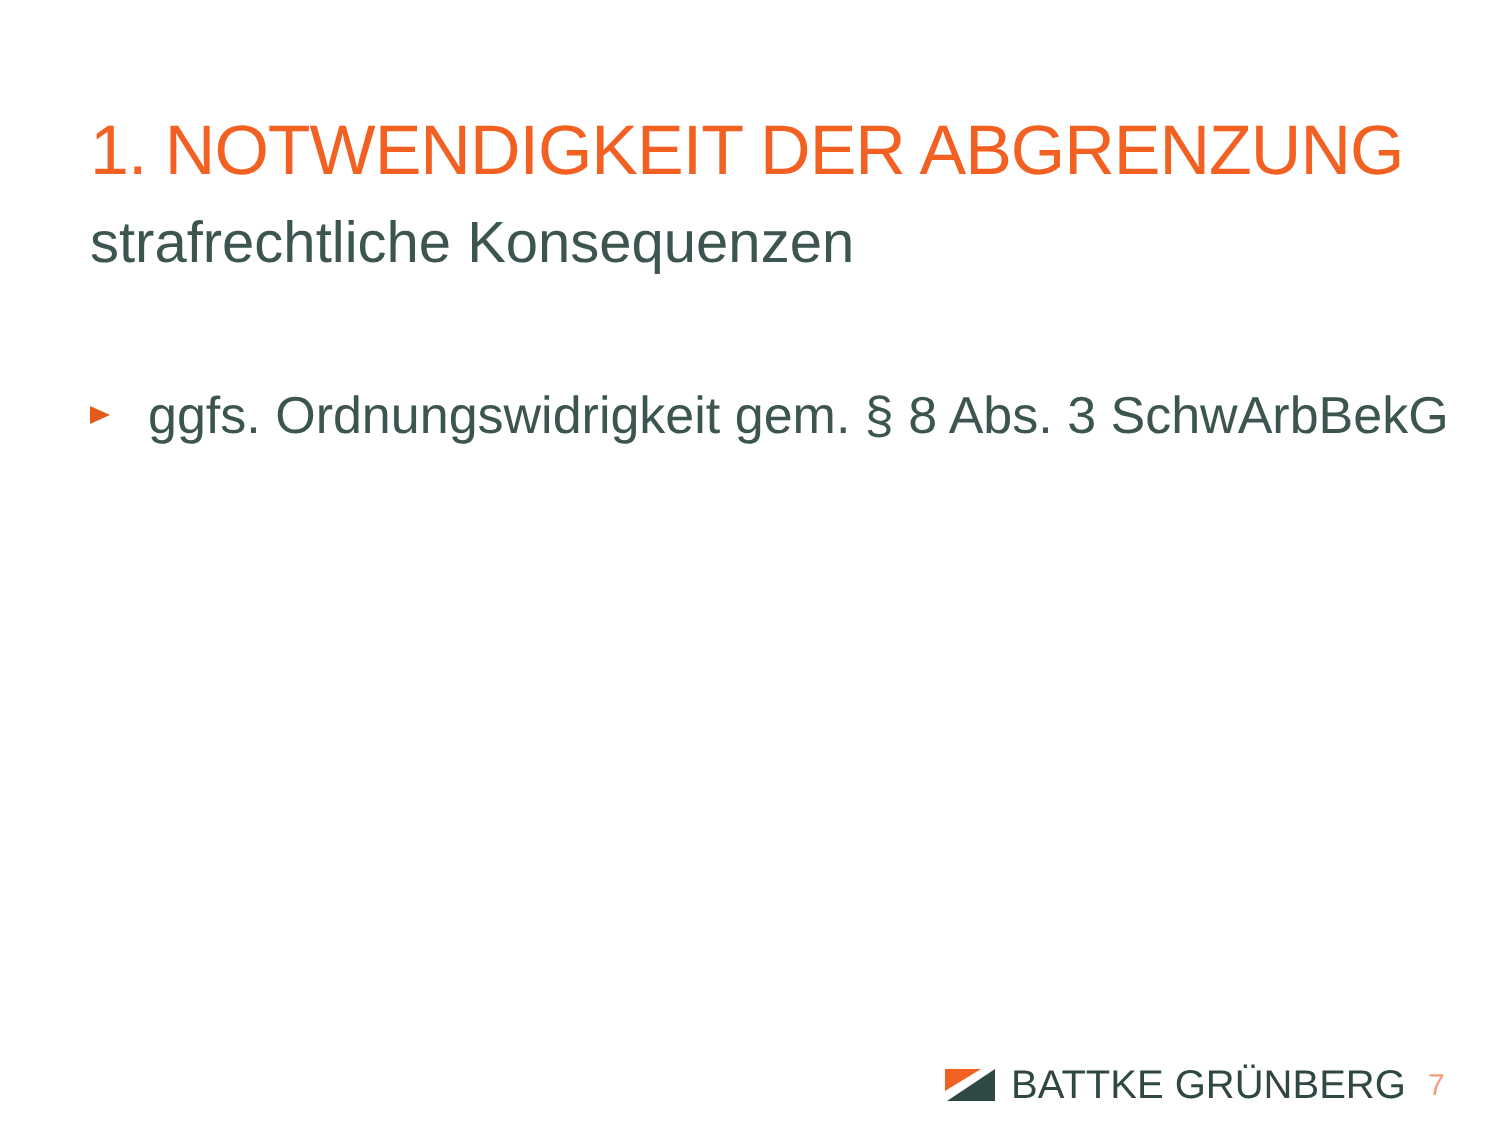1. NOTWENDIGKEIT DER ABGRENZUNG
strafrechtliche Konsequenzen
ggfs. Ordnungswidrigkeit gem. § 8 Abs. 3 SchwArbBekG
BATTKE GRÜNBERG 7